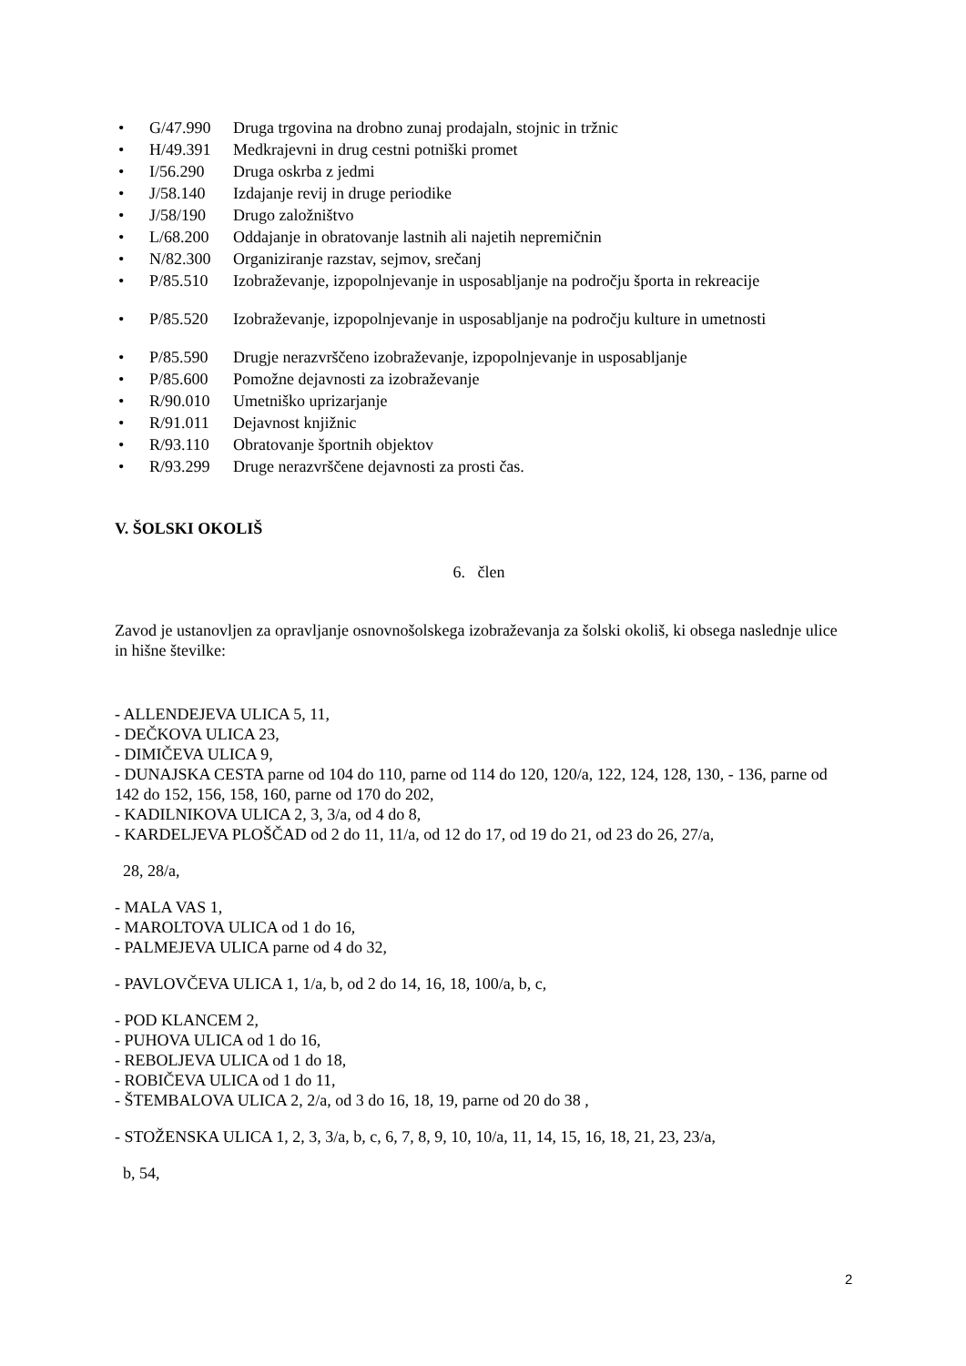• G/47.990 Druga trgovina na drobno zunaj prodajaln, stojnic in tržnic
• H/49.391 Medkrajevni in drug cestni potniški promet
• I/56.290 Druga oskrba z jedmi
• J/58.140 Izdajanje revij in druge periodike
• J/58/190 Drugo založništvo
• L/68.200 Oddajanje in obratovanje lastnih ali najetih nepremičnin
• N/82.300 Organiziranje razstav, sejmov, srečanj
• P/85.510 Izobraževanje, izpopolnjevanje in usposabljanje na področju športa in rekreacije
• P/85.520 Izobraževanje, izpopolnjevanje in usposabljanje na področju kulture in umetnosti
• P/85.590 Drugje nerazvrščeno izobraževanje, izpopolnjevanje in usposabljanje
• P/85.600 Pomožne dejavnosti za izobraževanje
• R/90.010 Umetniško uprizarjanje
• R/91.011 Dejavnost knjižnic
• R/93.110 Obratovanje športnih objektov
• R/93.299 Druge nerazvrščene dejavnosti za prosti čas.
V. ŠOLSKI OKOLIŠ
6. člen
Zavod je ustanovljen za opravljanje osnovnošolskega izobraževanja za šolski okoliš, ki obsega naslednje ulice in hišne številke:
- ALLENDEJEVA ULICA 5, 11,
- DEČKOVA ULICA 23,
- DIMIČEVA ULICA 9,
- DUNAJSKA CESTA parne od 104 do 110, parne od 114 do 120, 120/a, 122, 124, 128, 130, - 136, parne od 142 do 152, 156, 158, 160, parne od 170 do 202,
- KADILNIKOVA ULICA 2, 3, 3/a, od 4 do 8,
- KARDELJEVA PLOŠČAD od 2 do 11, 11/a, od 12 do 17, od 19 do 21, od 23 do 26, 27/a,
28, 28/a,
- MALA VAS 1,
- MAROLTOVA ULICA od 1 do 16,
- PALMEJEVA ULICA parne od 4 do 32,
- PAVLOVČEVA ULICA 1, 1/a, b, od 2 do 14, 16, 18, 100/a, b, c,
- POD KLANCEM 2,
- PUHOVA ULICA od 1 do 16,
- REBOLJEVA ULICA od 1 do 18,
- ROBIČEVA ULICA od 1 do 11,
- ŠTEMBALOVA ULICA 2, 2/a, od 3 do 16, 18, 19, parne od 20 do 38 ,
- STOŽENSKA ULICA 1, 2, 3, 3/a, b, c, 6, 7, 8, 9, 10, 10/a, 11, 14, 15, 16, 18, 21, 23, 23/a,
b, 54,
2